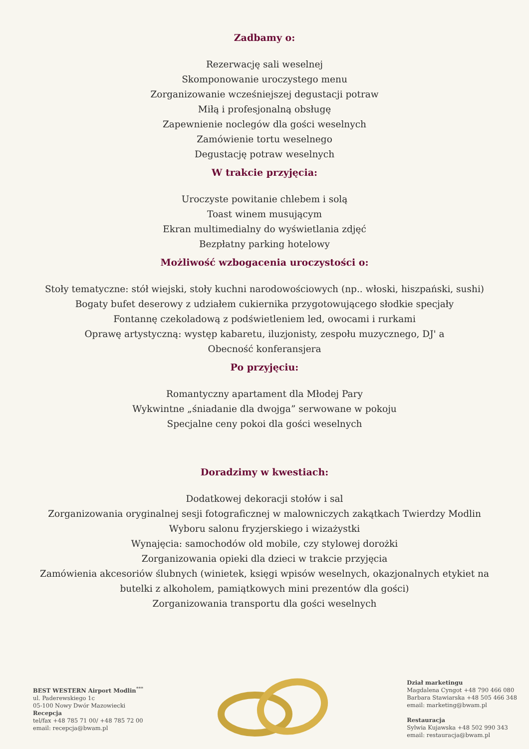Zadbamy o:
Rezerwację sali weselnej
Skomponowanie uroczystego menu
Zorganizowanie wcześniejszej degustacji potraw
Miłą i profesjonalną obsługę
Zapewnienie noclegów dla gości weselnych
Zamówienie tortu weselnego
Degustację potraw weselnych
W trakcie przyjęcia:
Uroczyste powitanie chlebem i solą
Toast winem musującym
Ekran multimedialny do wyświetlania zdjęć
Bezpłatny parking hotelowy
Możliwość wzbogacenia uroczystości o:
Stoły tematyczne: stół wiejski, stoły kuchni narodowościowych (np.. włoski, hiszpański, sushi)
Bogaty bufet deserowy z udziałem cukiernika przygotowującego słodkie specjały
Fontannę czekoladową z podświetleniem led, owocami i rurkami
Oprawę artystyczną: występ kabaretu, iluzjonisty, zespołu muzycznego, DJ' a
Obecność konferansjera
Po przyjęciu:
Romantyczny apartament dla Młodej Pary
Wykwintne „śniadanie dla dwojga” serwowane w pokoju
Specjalne ceny pokoi dla gości weselnych
Doradzimy w kwestiach:
Dodatkowej dekoracji stołów i sal
Zorganizowania oryginalnej sesji fotograficznej w malowniczych zakątkach Twierdzy Modlin
Wyboru salonu fryzjerskiego i wizażystki
Wynajęcia: samochodów old mobile, czy stylowej dorożki
Zorganizowania opieki dla dzieci w trakcie przyjęcia
Zamówienia akcesoriów ślubnych (winietek, księgi wpisów weselnych, okazjonalnych etykiet na
butelki z alkoholem, pamiątkowych mini prezentów dla gości)
Zorganizowania transportu dla gości weselnych
BEST WESTERN Airport Modlin<sup>***</sup>
ul. Paderewskiego 1c
05-100 Nowy Dwór Mazowiecki
Recepcja
tel/fax +48 785 71 00/ +48 785 72 00
email: recepcja@bwam.pl
Dział marketingu
Magdalena Cyngot +48 790 466 080
Barbara Stawiarska +48 505 466 348
email: marketing@bwam.pl
Restauracja
Sylwia Kujawska +48 502 990 343
email: restauracja@bwam.pl